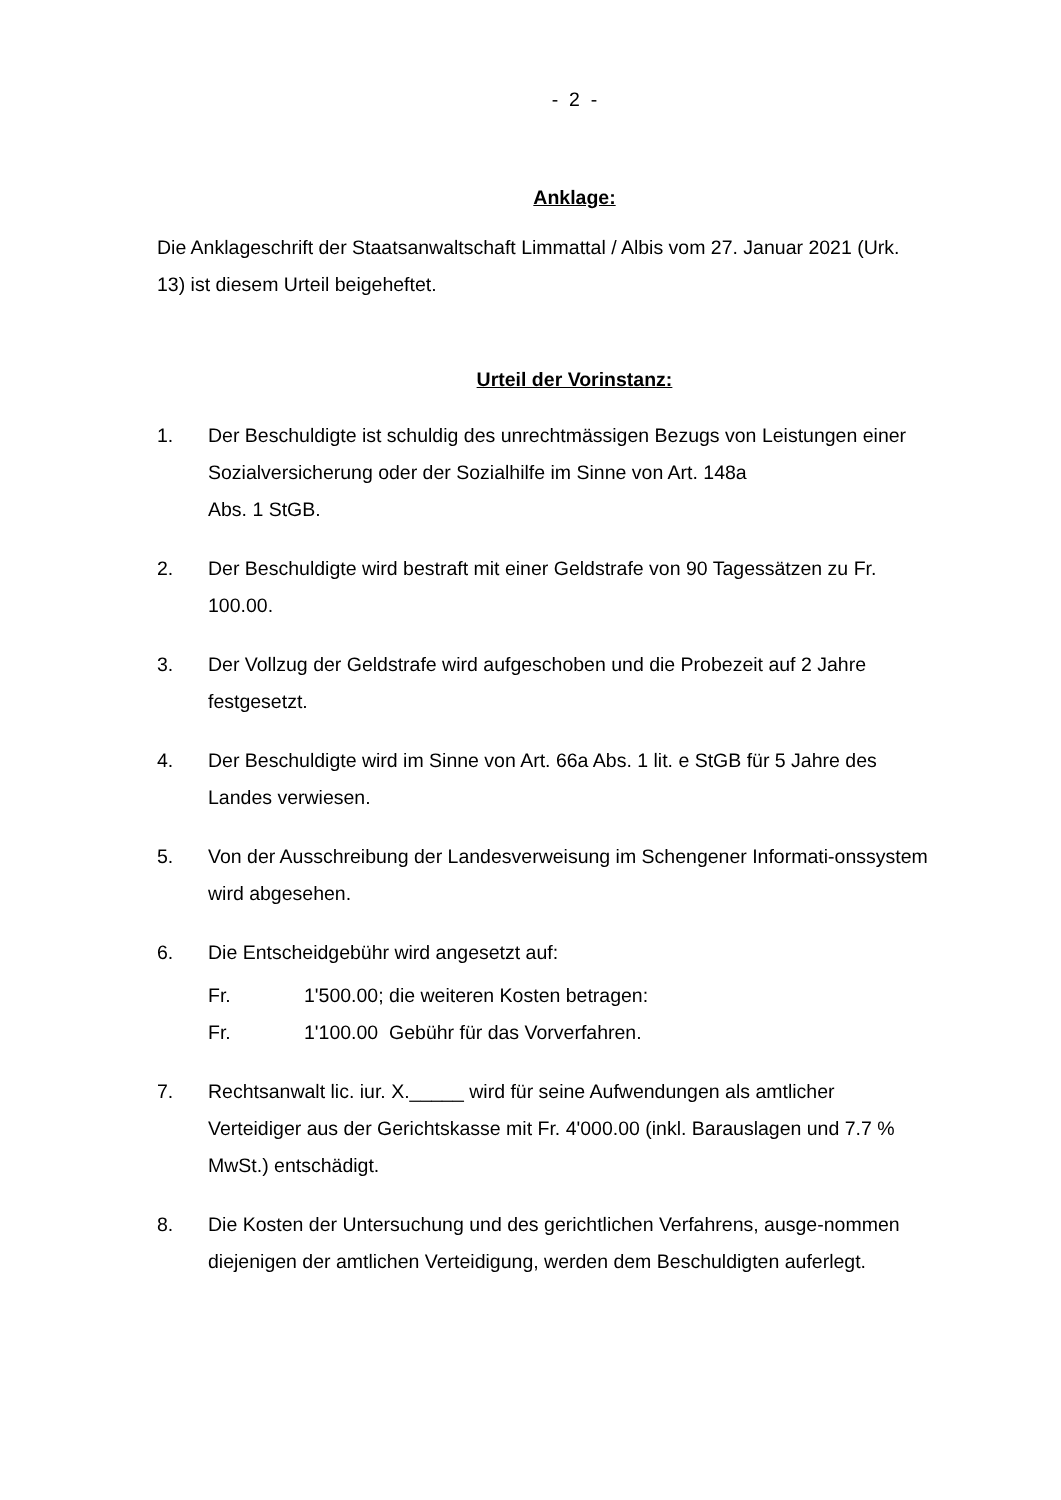- 2 -
Anklage:
Die Anklageschrift der Staatsanwaltschaft Limmattal / Albis vom 27. Januar 2021 (Urk. 13) ist diesem Urteil beigeheftet.
Urteil der Vorinstanz:
1. Der Beschuldigte ist schuldig des unrechtmässigen Bezugs von Leistungen einer Sozialversicherung oder der Sozialhilfe im Sinne von Art. 148a
Abs. 1 StGB.
2. Der Beschuldigte wird bestraft mit einer Geldstrafe von 90 Tagessätzen zu Fr. 100.00.
3. Der Vollzug der Geldstrafe wird aufgeschoben und die Probezeit auf 2 Jahre festgesetzt.
4. Der Beschuldigte wird im Sinne von Art. 66a Abs. 1 lit. e StGB für 5 Jahre des Landes verwiesen.
5. Von der Ausschreibung der Landesverweisung im Schengener Informati-onssystem wird abgesehen.
6. Die Entscheidgebühr wird angesetzt auf:
Fr. 1'500.00; die weiteren Kosten betragen:
Fr. 1'100.00 Gebühr für das Vorverfahren.
7. Rechtsanwalt lic. iur. X._____ wird für seine Aufwendungen als amtlicher Verteidiger aus der Gerichtskasse mit Fr. 4'000.00 (inkl. Barauslagen und 7.7 % MwSt.) entschädigt.
8. Die Kosten der Untersuchung und des gerichtlichen Verfahrens, ausge-nommen diejenigen der amtlichen Verteidigung, werden dem Beschuldigten auferlegt.